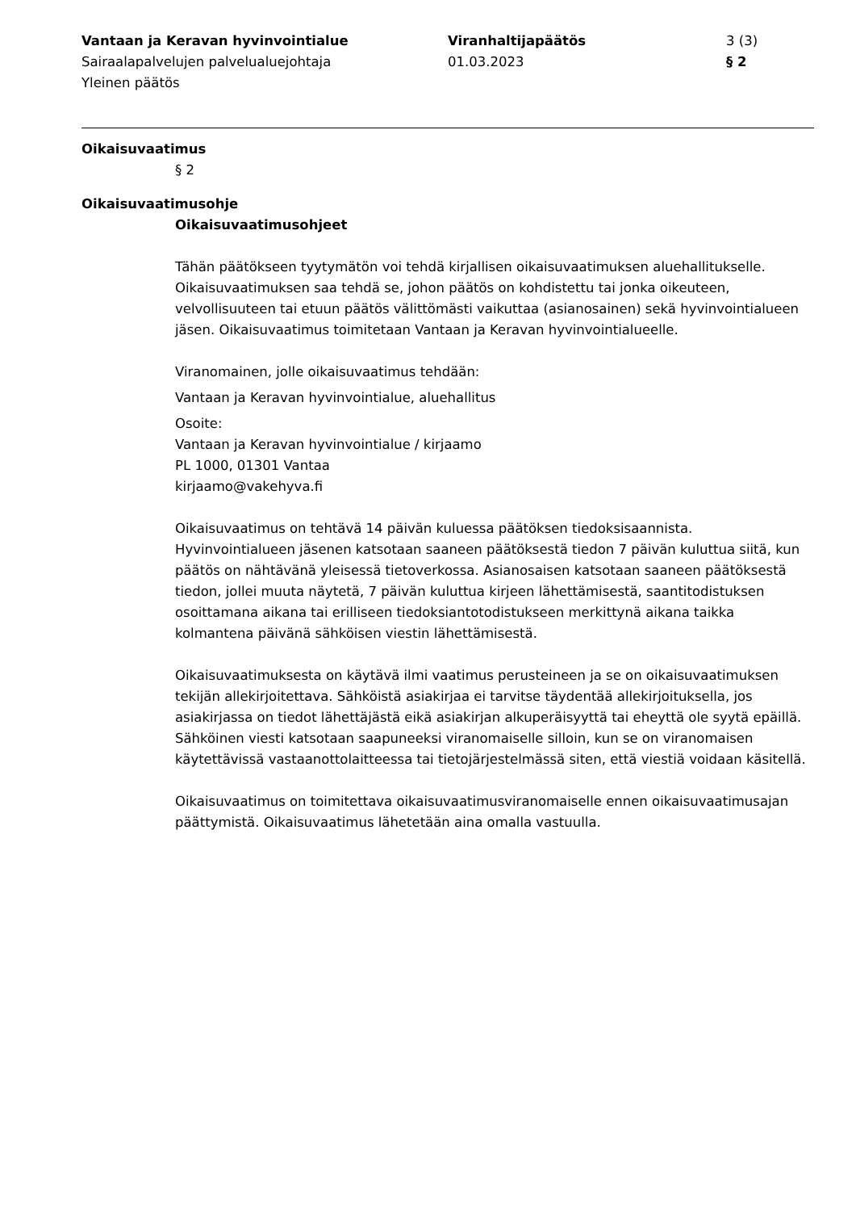Vantaan ja Keravan hyvinvointialue
Sairaalapalvelujen palvelualuejohtaja
Yleinen päätös
Viranhaltijapäätös
01.03.2023
3 (3)
§ 2
Oikaisuvaatimus
§ 2
Oikaisuvaatimusohje
Oikaisuvaatimusohjeet
Tähän päätökseen tyytymätön voi tehdä kirjallisen oikaisuvaatimuksen aluehallitukselle. Oikaisuvaatimuksen saa tehdä se, johon päätös on kohdistettu tai jonka oikeuteen, velvollisuuteen tai etuun päätös välittömästi vaikuttaa (asianosainen) sekä hyvinvointialueen jäsen. Oikaisuvaatimus toimitetaan Vantaan ja Keravan hyvinvointialueelle.
Viranomainen, jolle oikaisuvaatimus tehdään:
Vantaan ja Keravan hyvinvointialue, aluehallitus
Osoite:
Vantaan ja Keravan hyvinvointialue / kirjaamo
PL 1000, 01301 Vantaa
kirjaamo@vakehyva.fi
Oikaisuvaatimus on tehtävä 14 päivän kuluessa päätöksen tiedoksisaannista. Hyvinvointialueen jäsenen katsotaan saaneen päätöksestä tiedon 7 päivän kuluttua siitä, kun päätös on nähtävänä yleisessä tietoverkossa. Asianosaisen katsotaan saaneen päätöksestä tiedon, jollei muuta näytetä, 7 päivän kuluttua kirjeen lähettämisestä, saantitodistuksen osoittamana aikana tai erilliseen tiedoksiantotodistukseen merkittynä aikana taikka kolmantena päivänä sähköisen viestin lähettämisestä.
Oikaisuvaatimuksesta on käytävä ilmi vaatimus perusteineen ja se on oikaisuvaatimuksen tekijän allekirjoitettava. Sähköistä asiakirjaa ei tarvitse täydentää allekirjoituksella, jos asiakirjassa on tiedot lähettäjästä eikä asiakirjan alkuperäisyyttä tai eheyttä ole syytä epäillä. Sähköinen viesti katsotaan saapuneeksi viranomaiselle silloin, kun se on viranomaisen käytettävissä vastaanottolaitteessa tai tietojärjestelmässä siten, että viestiä voidaan käsitellä.
Oikaisuvaatimus on toimitettava oikaisuvaatimusviranomaiselle ennen oikaisuvaatimusajan päättymistä. Oikaisuvaatimus lähetetään aina omalla vastuulla.